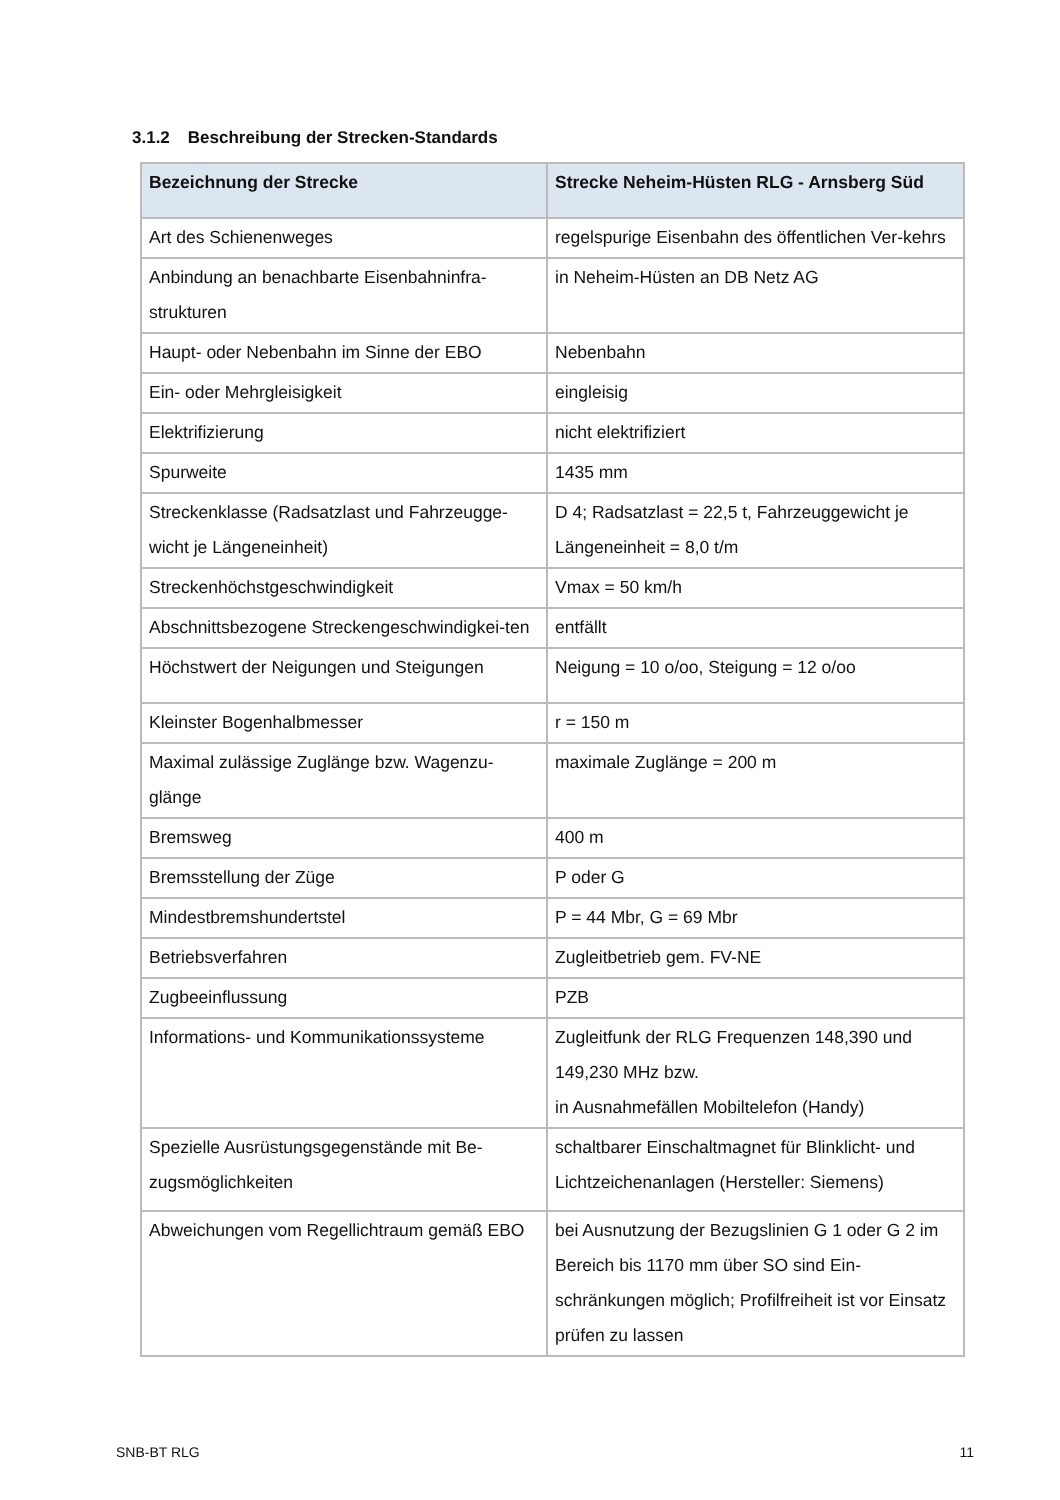3.1.2 Beschreibung der Strecken-Standards
| Bezeichnung der Strecke | Strecke Neheim-Hüsten RLG - Arnsberg Süd |
| --- | --- |
| Art des Schienenweges | regelspurige Eisenbahn des öffentlichen Ver-kehrs |
| Anbindung an benachbarte Eisenbahninfra-strukturen | in Neheim-Hüsten an DB Netz AG |
| Haupt- oder Nebenbahn im Sinne der EBO | Nebenbahn |
| Ein- oder Mehrgleisigkeit | eingleisig |
| Elektrifizierung | nicht elektrifiziert |
| Spurweite | 1435 mm |
| Streckenklasse (Radsatzlast und Fahrzeugge-wicht je Längeneinheit) | D 4; Radsatzlast = 22,5 t, Fahrzeuggewicht je Längeneinheit = 8,0 t/m |
| Streckenhöchstgeschwindigkeit | Vmax = 50 km/h |
| Abschnittsbezogene Streckengeschwindigkei-ten | entfällt |
| Höchstwert der Neigungen und Steigungen | Neigung = 10 o/oo, Steigung = 12 o/oo |
| Kleinster Bogenhalbmesser | r = 150 m |
| Maximal zulässige Zuglänge bzw. Wagenzu-glänge | maximale Zuglänge = 200 m |
| Bremsweg | 400 m |
| Bremsstellung der Züge | P oder G |
| Mindestbremshundertstel | P = 44 Mbr, G = 69 Mbr |
| Betriebsverfahren | Zugleitbetrieb gem. FV-NE |
| Zugbeeinflussung | PZB |
| Informations- und Kommunikationssysteme | Zugleitfunk der RLG Frequenzen 148,390 und 149,230 MHz bzw. in Ausnahmefällen Mobiltelefon (Handy) |
| Spezielle Ausrüstungsgegenstände mit Be-zugsmöglichkeiten | schaltbarer Einschaltmagnet für Blinklicht- und Lichtzeichenanlagen (Hersteller: Siemens) |
| Abweichungen vom Regellichtraum gemäß EBO | bei Ausnutzung der Bezugslinien G 1 oder G 2 im Bereich bis 1170 mm über SO sind Ein-schränkungen möglich; Profilfreiheit ist vor Einsatz prüfen zu lassen |
SNB-BT RLG 11